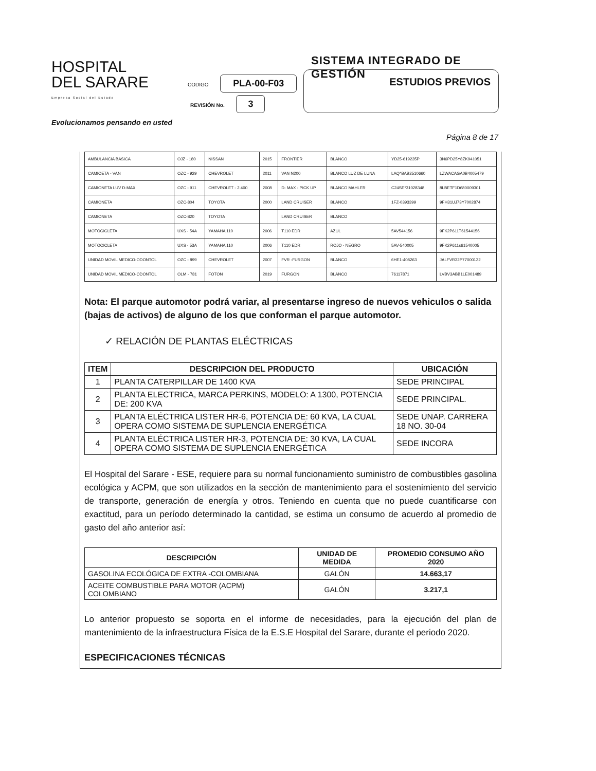HOSPITAL
DEL SARARE
Empresa Social del Estado
SISTEMA INTEGRADO DE GESTIÓN
CODIGO PLA-00-F03
REVISIÓN No. 3
ESTUDIOS PREVIOS
Evolucionamos pensando en usted
Página 8 de 17
| AMBULANCIA BASICA | OJZ - 180 | NISSAN | 2015 | FRONTIER | BLANCO | YD25-619235P | 3N6PD25Y8ZK941051 |
| CAMIOETA - VAN | OZC - 929 | CHEVROLET | 2011 | VAN N200 | BLANCO LUZ DE LUNA | LAQ*BAB2510660 | LZWACAGA0B4005479 |
| CAMIONETA LUV D-MAX | OZC - 911 | CHEVROLET - 2.400 | 2008 | D- MAX - PICK UP | BLANCO MAHLER | C24SE*31028348 | 8LBETF1D680009301 |
| CAMIONETA | OZC-804 | TOYOTA | 2000 | LAND CRUISER | BLANCO | 1FZ-0393399 | 9FH31UJ73Y7002874 |
| CAMIONETA | OZC-820 | TOYOTA | | LAND CRUISER | BLANCO | | |
| MOTOCICLETA | UXS - 54A | YAMAHA 110 | 2006 | T110 EDR | AZUL | 5AV544156 | 9FK2P611T61544156 |
| MOTOCICLETA | UXS - 53A | YAMAHA 110 | 2006 | T110 EDR | ROJO - NEGRO | 5AV-540005 | 9FK2P611s61540005 |
| UNIDAD MOVIL MEDICO-ODONTOL | OZC - 899 | CHEVROLET | 2007 | FVR -FURGON | BLANCO | 6HE1-408263 | JALFVR32P77000122 |
| UNIDAD MOVIL MEDICO-ODONTOL | OLM - 781 | FOTON | 2019 | FURGON | BLANCO | 76117871 | LVBV3ABB1LE001489 |
Nota: El parque automotor podrá variar, al presentarse ingreso de nuevos vehiculos o salida (bajas de activos) de alguno de los que conforman el parque automotor.
✓ RELACIÓN DE PLANTAS ELÉCTRICAS
| ITEM | DESCRIPCION DEL PRODUCTO | UBICACIÓN |
| --- | --- | --- |
| 1 | PLANTA CATERPILLAR DE 1400 KVA | SEDE PRINCIPAL |
| 2 | PLANTA ELECTRICA, MARCA PERKINS, MODELO: A 1300, POTENCIA DE: 200 KVA | SEDE PRINCIPAL. |
| 3 | PLANTA ELÉCTRICA LISTER HR-6, POTENCIA DE: 60 KVA, LA CUAL OPERA COMO SISTEMA DE SUPLENCIA ENERGÉTICA | SEDE UNAP. CARRERA 18 NO. 30-04 |
| 4 | PLANTA ELÉCTRICA LISTER HR-3, POTENCIA DE: 30 KVA, LA CUAL OPERA COMO SISTEMA DE SUPLENCIA ENERGÉTICA | SEDE INCORA |
El Hospital del Sarare - ESE, requiere para su normal funcionamiento suministro de combustibles gasolina ecológica y ACPM, que son utilizados en la sección de mantenimiento para el sostenimiento del servicio de transporte, generación de energía y otros. Teniendo en cuenta que no puede cuantificarse con exactitud, para un período determinado la cantidad, se estima un consumo de acuerdo al promedio de gasto del año anterior así:
| DESCRIPCIÓN | UNIDAD DE MEDIDA | PROMEDIO CONSUMO AÑO 2020 |
| --- | --- | --- |
| GASOLINA ECOLÓGICA DE EXTRA -COLOMBIANA | GALÓN | 14.663,17 |
| ACEITE COMBUSTIBLE PARA MOTOR (ACPM) COLOMBIANO | GALÓN | 3.217,1 |
Lo anterior propuesto se soporta en el informe de necesidades, para la ejecución del plan de mantenimiento de la infraestructura Física de la E.S.E Hospital del Sarare, durante el periodo 2020.
ESPECIFICACIONES TÉCNICAS